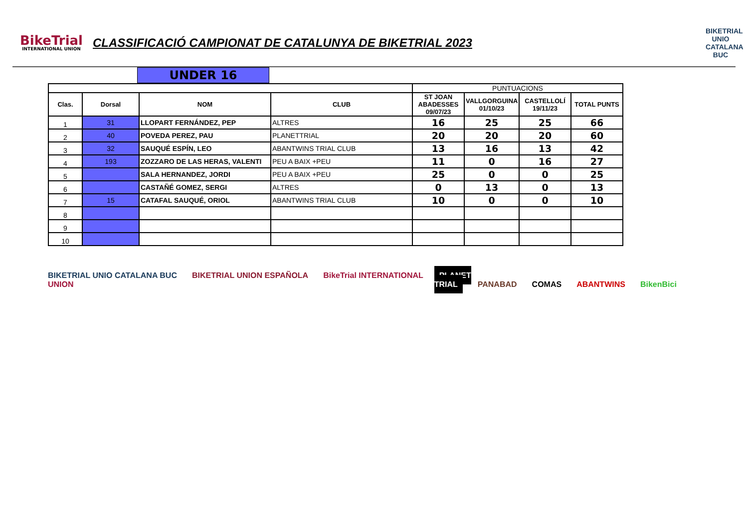BikeTrial
INTERNATIONAL UNION
CLASSIFICACIÓ CAMPIONAT DE CATALUNYA DE BIKETRIAL 2023
BIKETRIAL UNIO CATALANA BUC
UNDER 16
| | | | | PUNTUACIONS | | | |
| Clas. | Dorsal | NOM | CLUB | ST JOAN ABADESSES 09/07/23 | VALLGORGUINA 01/10/23 | CASTELLOLÍ 19/11/23 | TOTAL PUNTS |
| 1 | 31 | LLOPART FERNÁNDEZ, PEP | ALTRES | 16 | 25 | 25 | 66 |
| 2 | 40 | POVEDA PEREZ, PAU | PLANETTRIAL | 20 | 20 | 20 | 60 |
| 3 | 32 | SAUQUÉ ESPÍN, LEO | ABANTWINS TRIAL CLUB | 13 | 16 | 13 | 42 |
| 4 | 193 | ZOZZARO DE LAS HERAS, VALENTI | PEU A BAIX +PEU | 11 | 0 | 16 | 27 |
| 5 | | SALA HERNANDEZ, JORDI | PEU A BAIX +PEU | 25 | 0 | 0 | 25 |
| 6 | | CASTAÑÉ GOMEZ, SERGI | ALTRES | 0 | 13 | 0 | 13 |
| 7 | 15 | CATAFAL SAUQUÉ, ORIOL | ABANTWINS TRIAL CLUB | 10 | 0 | 0 | 10 |
| 8 | | | | | | | |
| 9 | | | | | | | |
| 10 | | | | | | | |
BIKETRIAL UNIO CATALANA BUC BIKETRIAL UNION ESPAÑOLA BikeTrial INTERNATIONAL UNION
PLANET TRIAL PANABAD COMAS ABANTWINS BikenBici